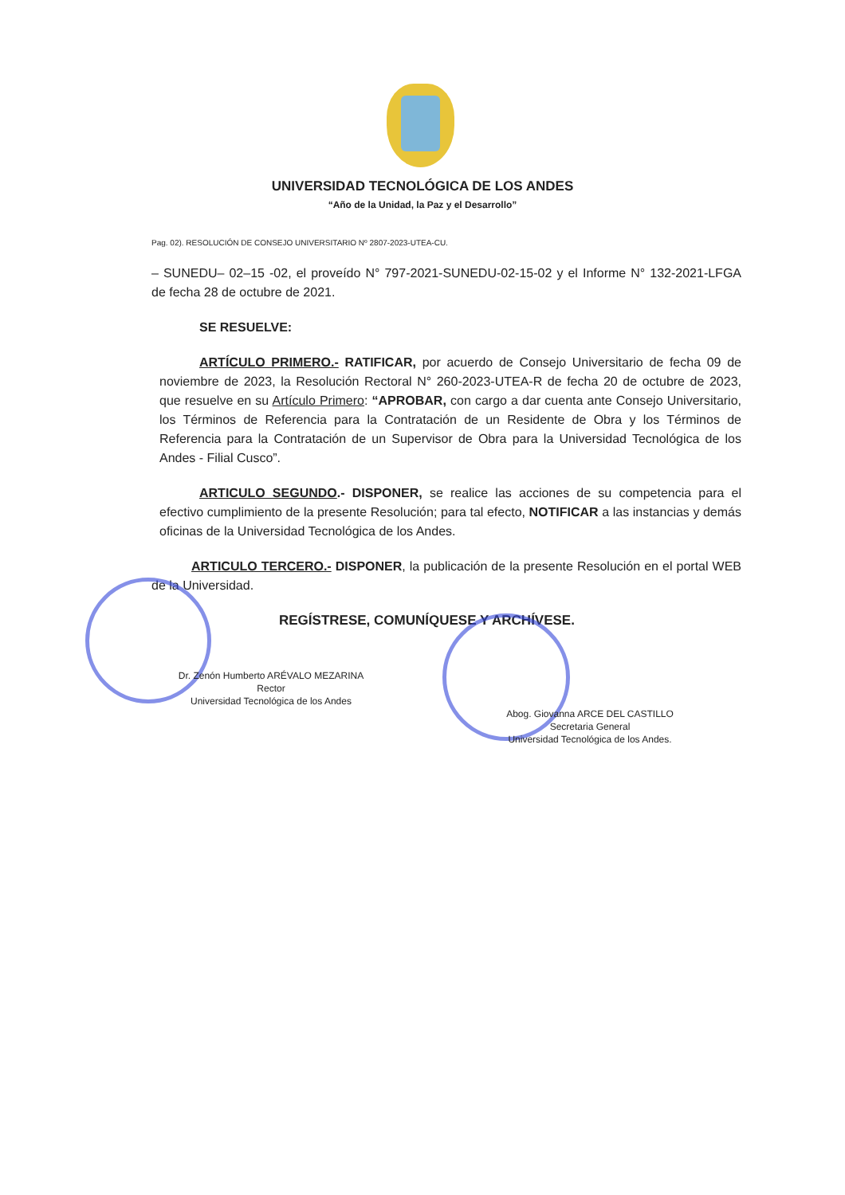UNIVERSIDAD TECNOLÓGICA DE LOS ANDES
“Año de la Unidad, la Paz y el Desarrollo”
Pag. 02). RESOLUCIÓN DE CONSEJO UNIVERSITARIO Nº 2807-2023-UTEA-CU.
– SUNEDU– 02–15 -02, el proveído N° 797-2021-SUNEDU-02-15-02 y el Informe N° 132-2021-LFGA de fecha 28 de octubre de 2021.
SE RESUELVE:
ARTÍCULO PRIMERO.- RATIFICAR, por acuerdo de Consejo Universitario de fecha 09 de noviembre de 2023, la Resolución Rectoral N° 260-2023-UTEA-R de fecha 20 de octubre de 2023, que resuelve en su Artículo Primero: “APROBAR, con cargo a dar cuenta ante Consejo Universitario, los Términos de Referencia para la Contratación de un Residente de Obra y los Términos de Referencia para la Contratación de un Supervisor de Obra para la Universidad Tecnológica de los Andes - Filial Cusco”.
ARTICULO SEGUNDO.- DISPONER, se realice las acciones de su competencia para el efectivo cumplimiento de la presente Resolución; para tal efecto, NOTIFICAR a las instancias y demás oficinas de la Universidad Tecnológica de los Andes.
ARTICULO TERCERO.- DISPONER, la publicación de la presente Resolución en el portal WEB de la Universidad.
REGÍSTRESE, COMUNÍQUESE Y ARCHÍVESE.
Dr. Zenón Humberto ARÉVALO MEZARINA
Rector
Universidad Tecnológica de los Andes
Abog. Giovanna ARCE DEL CASTILLO
Secretaria General
Universidad Tecnológica de los Andes.